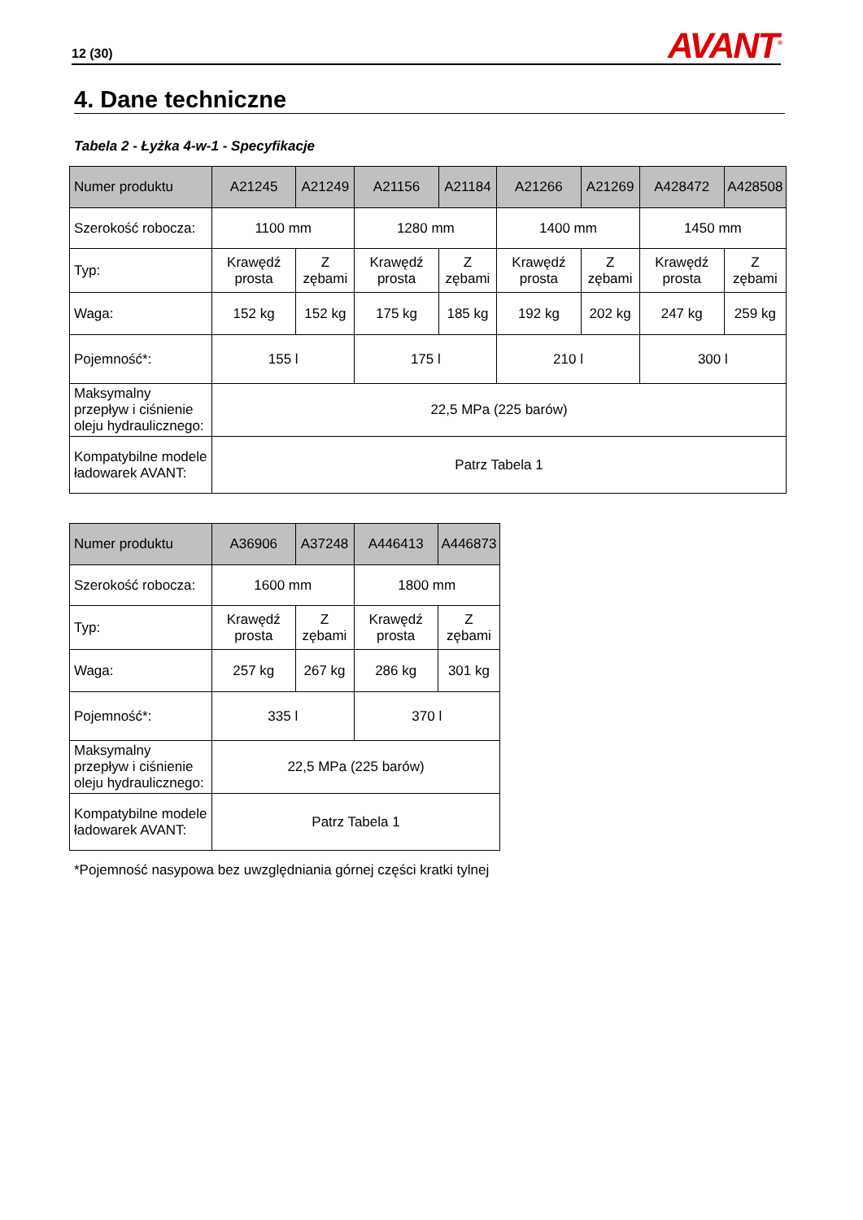12 (30) AVANT<sup>®</sup>
4. Dane techniczne
Tabela 2 - Łyżka 4-w-1 - Specyfikacje
| Numer produktu | A21245 | A21249 | A21156 | A21184 | A21266 | A21269 | A428472 | A428508 |
| Szerokość robocza: | 1100 mm | | 1280 mm | | 1400 mm | | 1450 mm | |
| Typ: | Krawędź prosta | Z zębami | Krawędź prosta | Z zębami | Krawędź prosta | Z zębami | Krawędź prosta | Z zębami |
| Waga: | 152 kg | 152 kg | 175 kg | 185 kg | 192 kg | 202 kg | 247 kg | 259 kg |
| Pojemność*: | 155 l | | 175 l | | 210 l | | 300 l | |
| Maksymalny przepływ i ciśnienie oleju hydraulicznego: | 22,5 MPa (225 barów) | | | | | | | |
| Kompatybilne modele ładowarek AVANT: | Patrz Tabela 1 | | | | | | | |
| Numer produktu | A36906 | A37248 | A446413 | A446873 |
| Szerokość robocza: | 1600 mm | | 1800 mm | |
| Typ: | Krawędź prosta | Z zębami | Krawędź prosta | Z zębami |
| Waga: | 257 kg | 267 kg | 286 kg | 301 kg |
| Pojemność*: | 335 l | | 370 l | |
| Maksymalny przepływ i ciśnienie oleju hydraulicznego: | 22,5 MPa (225 barów) | | | |
| Kompatybilne modele ładowarek AVANT: | Patrz Tabela 1 | | | |
*Pojemność nasypowa bez uwzględniania górnej części kratki tylnej